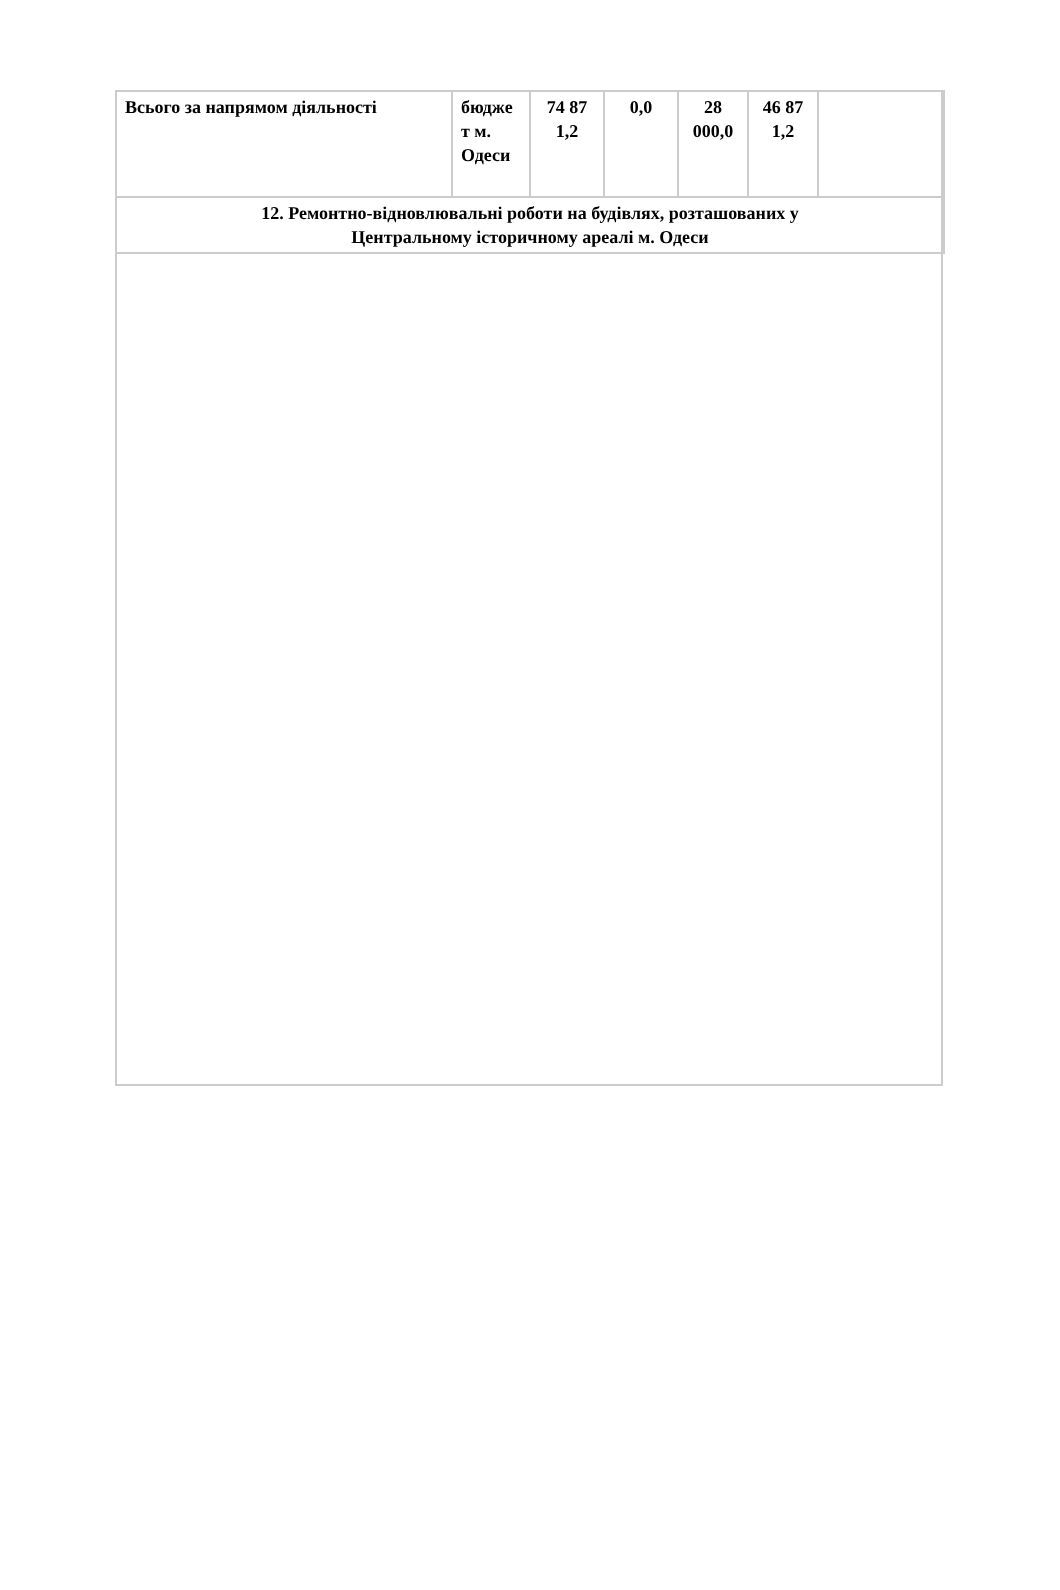| Всього за напрямом діяльності | бюдже т м. Одеси | 74 87 1,2 | 0,0 | 28 000,0 | 46 87 1,2 | |
| 12. Ремонтно-відновлювальні роботи на будівлях, розташованих у Центральному історичному ареалі м. Одеси | | | | | | |